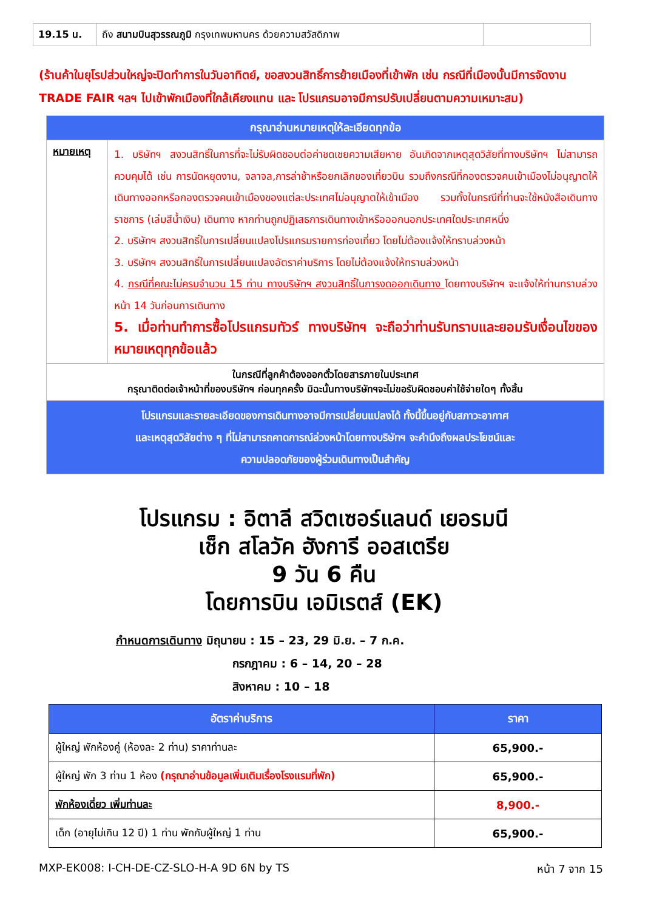| 19.15 น. | ถึง สนามบินสุวรรณภูมิ กรุงเทพมหานคร ด้วยความสวัสดิภาพ | |
(ร้านค้าในยุโรปส่วนใหญ่จะปิดทำการในวันอาทิตย์, ขอสงวนสิทธิ์การย้ายเมืองที่เข้าพัก เช่น กรณีที่เมืองนั้นมีการจัดงาน TRADE FAIR ฯลฯ ไปเข้าพักเมืองที่ใกล้เคียงแทน และ โปรแกรมอาจมีการปรับเปลี่ยนตามความเหมาะสม)
| กรุณาอ่านหมายเหตุให้ละเอียดทุกข้อ | |
| หมายเหตุ | 1. บริษัทฯ สงวนสิทธิ์ในการที่จะไม่รับผิดชอบต่อค่าชดเชยความเสียหาย อันเกิดจากเหตุสุดวิสัยที่ทางบริษัทฯ ไม่สามารถควบคุมได้ เช่น การนัดหยุดงาน, จลาจล,การล่าช้าหรือยกเลิกของเที่ยวบิน รวมถึงกรณีที่กองตรวจคนเข้าเมืองไม่อนุญาตให้เดินทางออกหรือกองตรวจคนเข้าเมืองของแต่ละประเทศไม่อนุญาตให้เข้าเมือง รวมทั้งในกรณีที่ท่านจะใช้หนังสือเดินทางราชการ (เล่มสีน้ำเงิน) เดินทาง หากท่านถูกปฏิเสธการเดินทางเข้าหรือออกนอกประเทศใดประเทศหนึ่ง 2. บริษัทฯ สงวนสิทธิ์ในการเปลี่ยนแปลงโปรแกรมรายการท่องเที่ยว โดยไม่ต้องแจ้งให้ทราบล่วงหน้า 3. บริษัทฯ สงวนสิทธิ์ในการเปลี่ยนแปลงอัตราค่าบริการ โดยไม่ต้องแจ้งให้ทราบล่วงหน้า 4. กรณีที่คณะไม่ครบจำนวน 15 ท่าน ทางบริษัทฯ สงวนสิทธิ์ในการงดออกเดินทาง โดยทางบริษัทฯ จะแจ้งให้ท่านทราบล่วงหน้า 14 วันก่อนการเดินทาง 5. เมื่อท่านทำการซื้อโปรแกรมทัวร์ ทางบริษัทฯ จะถือว่าท่านรับทราบและยอมรับเงื่อนไขของหมายเหตุทุกข้อแล้ว |
| ในกรณีที่ลูกค้าต้องออกตั๋วโดยสารภายในประเทศ กรุณาติดต่อเจ้าหน้าที่ของบริษัทฯ ก่อนทุกครั้ง มิฉะนั้นทางบริษัทฯจะไม่ขอรับผิดชอบค่าใช้จ่ายใดๆ ทั้งสิ้น | |
| โปรแกรมและรายละเอียดของการเดินทางอาจมีการเปลี่ยนแปลงได้ ทั้งนี้ขึ้นอยู่กับสภาวะอากาศ และเหตุสุดวิสัยต่าง ๆ ที่ไม่สามารถคาดการณ์ล่วงหน้าโดยทางบริษัทฯ จะคำนึงถึงผลประโยชน์และ ความปลอดภัยของผู้ร่วมเดินทางเป็นสำคัญ | |
โปรแกรม : อิตาลี สวิตเซอร์แลนด์ เยอรมนี
เช็ก สโลวัค ฮังการี ออสเตรีย
9 วัน 6 คืน
โดยการบิน เอมิเรตส์ (EK)
กำหนดการเดินทาง มิถุนายน : 15 – 23, 29 มิ.ย. – 7 ก.ค.
กรกฎาคม : 6 – 14, 20 – 28
สิงหาคม : 10 – 18
| อัตราค่าบริการ | ราคา |
| --- | --- |
| ผู้ใหญ่ พักห้องคู่ (ห้องละ 2 ท่าน) ราคาท่านละ | 65,900.- |
| ผู้ใหญ่ พัก 3 ท่าน 1 ห้อง (กรุณาอ่านข้อมูลเพิ่มเติมเรื่องโรงแรมที่พัก) | 65,900.- |
| พักห้องเดี่ยว เพิ่มท่านละ | 8,900.- |
| เด็ก (อายุไม่เกิน 12 ปี) 1 ท่าน พักกับผู้ใหญ่ 1 ท่าน | 65,900.- |
MXP-EK008: I-CH-DE-CZ-SLO-H-A 9D 6N by TS หน้า 7 จาก 15